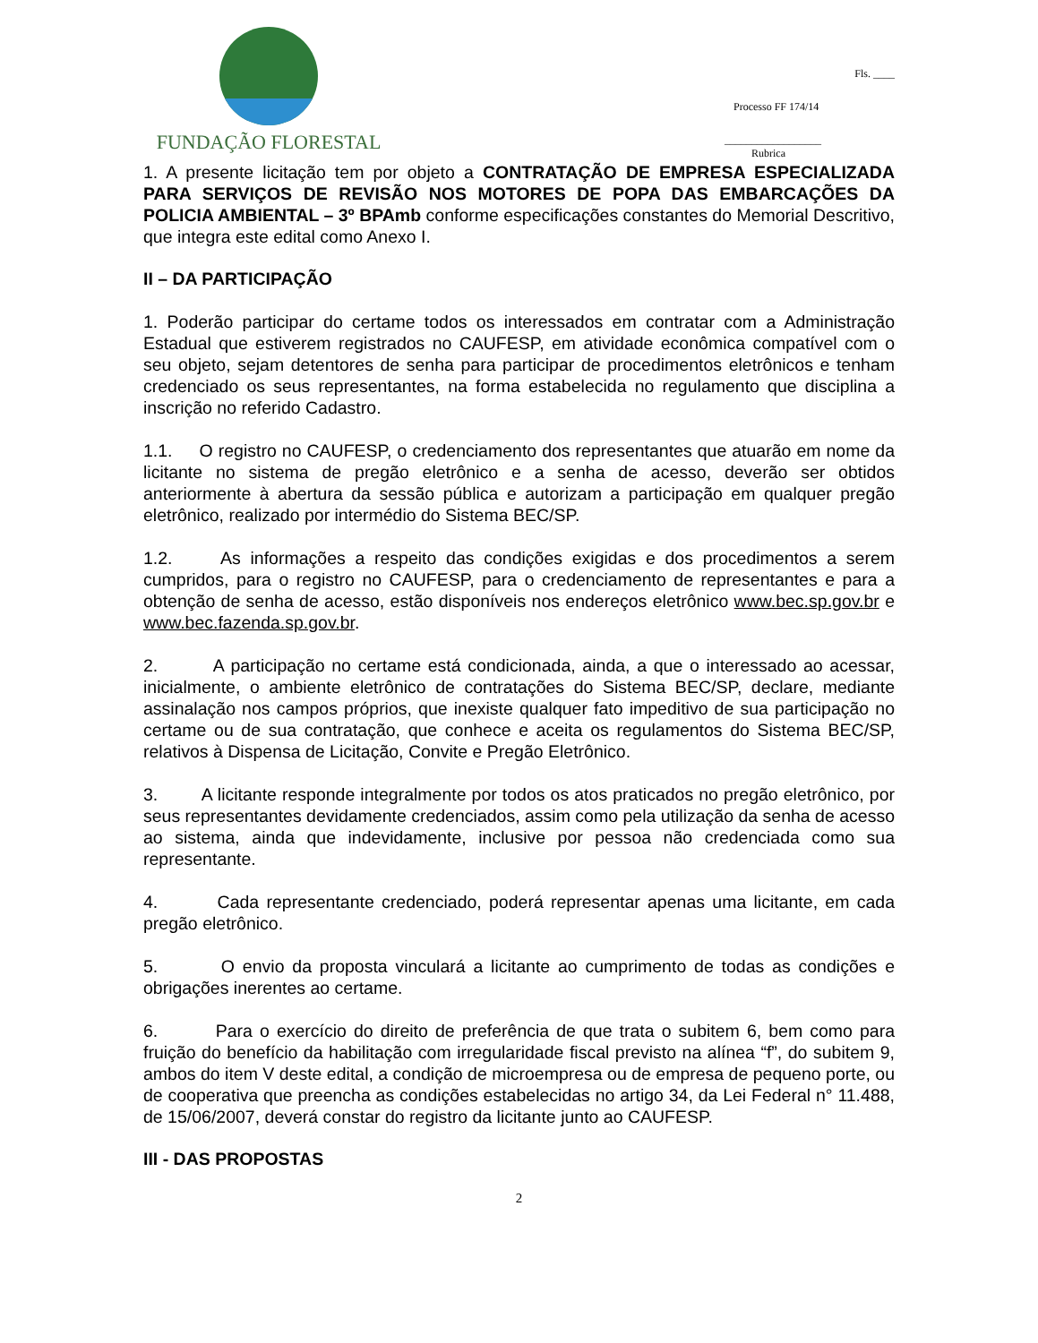FUNDAÇÃO FLORESTAL
Fls. ____
Processo FF 174/14
__________________
Rubrica
1. A presente licitação tem por objeto a CONTRATAÇÃO DE EMPRESA ESPECIALIZADA PARA SERVIÇOS DE REVISÃO NOS MOTORES DE POPA DAS EMBARCAÇÕES DA POLICIA AMBIENTAL – 3º BPAmb conforme especificações constantes do Memorial Descritivo, que integra este edital como Anexo I.
II – DA PARTICIPAÇÃO
1. Poderão participar do certame todos os interessados em contratar com a Administração Estadual que estiverem registrados no CAUFESP, em atividade econômica compatível com o seu objeto, sejam detentores de senha para participar de procedimentos eletrônicos e tenham credenciado os seus representantes, na forma estabelecida no regulamento que disciplina a inscrição no referido Cadastro.
1.1. O registro no CAUFESP, o credenciamento dos representantes que atuarão em nome da licitante no sistema de pregão eletrônico e a senha de acesso, deverão ser obtidos anteriormente à abertura da sessão pública e autorizam a participação em qualquer pregão eletrônico, realizado por intermédio do Sistema BEC/SP.
1.2. As informações a respeito das condições exigidas e dos procedimentos a serem cumpridos, para o registro no CAUFESP, para o credenciamento de representantes e para a obtenção de senha de acesso, estão disponíveis nos endereços eletrônico www.bec.sp.gov.br e www.bec.fazenda.sp.gov.br.
2. A participação no certame está condicionada, ainda, a que o interessado ao acessar, inicialmente, o ambiente eletrônico de contratações do Sistema BEC/SP, declare, mediante assinalação nos campos próprios, que inexiste qualquer fato impeditivo de sua participação no certame ou de sua contratação, que conhece e aceita os regulamentos do Sistema BEC/SP, relativos à Dispensa de Licitação, Convite e Pregão Eletrônico.
3. A licitante responde integralmente por todos os atos praticados no pregão eletrônico, por seus representantes devidamente credenciados, assim como pela utilização da senha de acesso ao sistema, ainda que indevidamente, inclusive por pessoa não credenciada como sua representante.
4. Cada representante credenciado, poderá representar apenas uma licitante, em cada pregão eletrônico.
5. O envio da proposta vinculará a licitante ao cumprimento de todas as condições e obrigações inerentes ao certame.
6. Para o exercício do direito de preferência de que trata o subitem 6, bem como para fruição do benefício da habilitação com irregularidade fiscal previsto na alínea “f”, do subitem 9, ambos do item V deste edital, a condição de microempresa ou de empresa de pequeno porte, ou de cooperativa que preencha as condições estabelecidas no artigo 34, da Lei Federal n° 11.488, de 15/06/2007, deverá constar do registro da licitante junto ao CAUFESP.
III - DAS PROPOSTAS
2